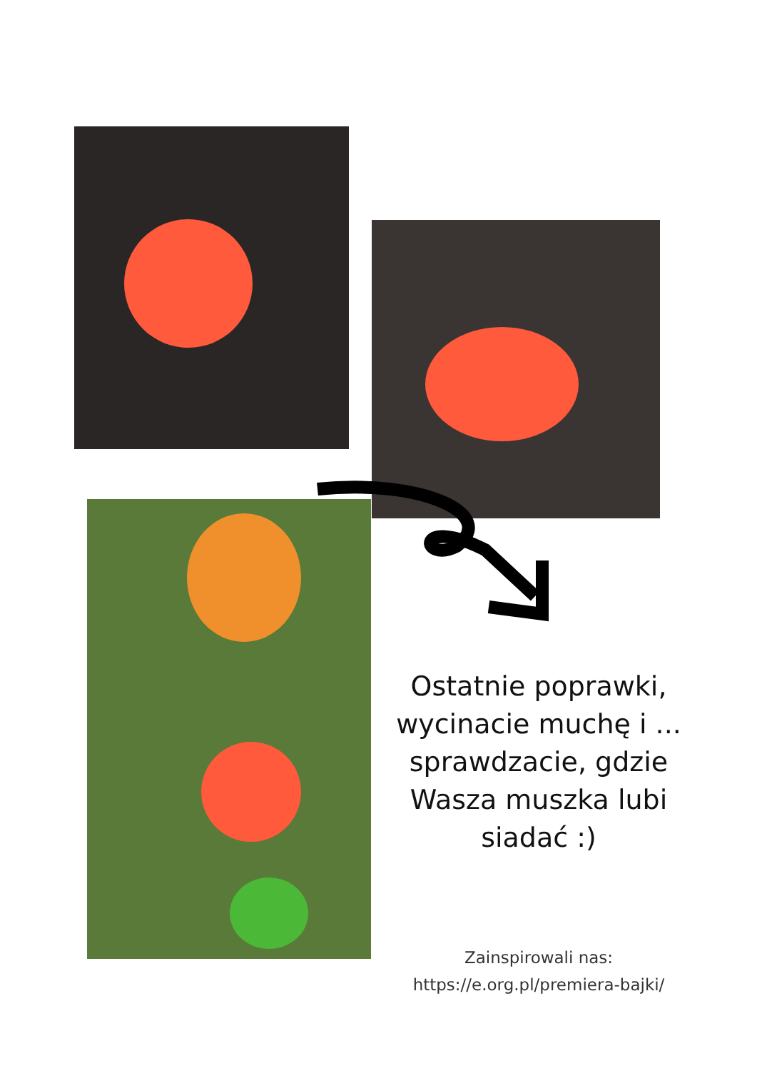Ostatnie poprawki,
wycinacie muchę i ...
sprawdzacie, gdzie
Wasza muszka lubi
siadać :)
Zainspirowali nas:
https://e.org.pl/premiera-bajki/